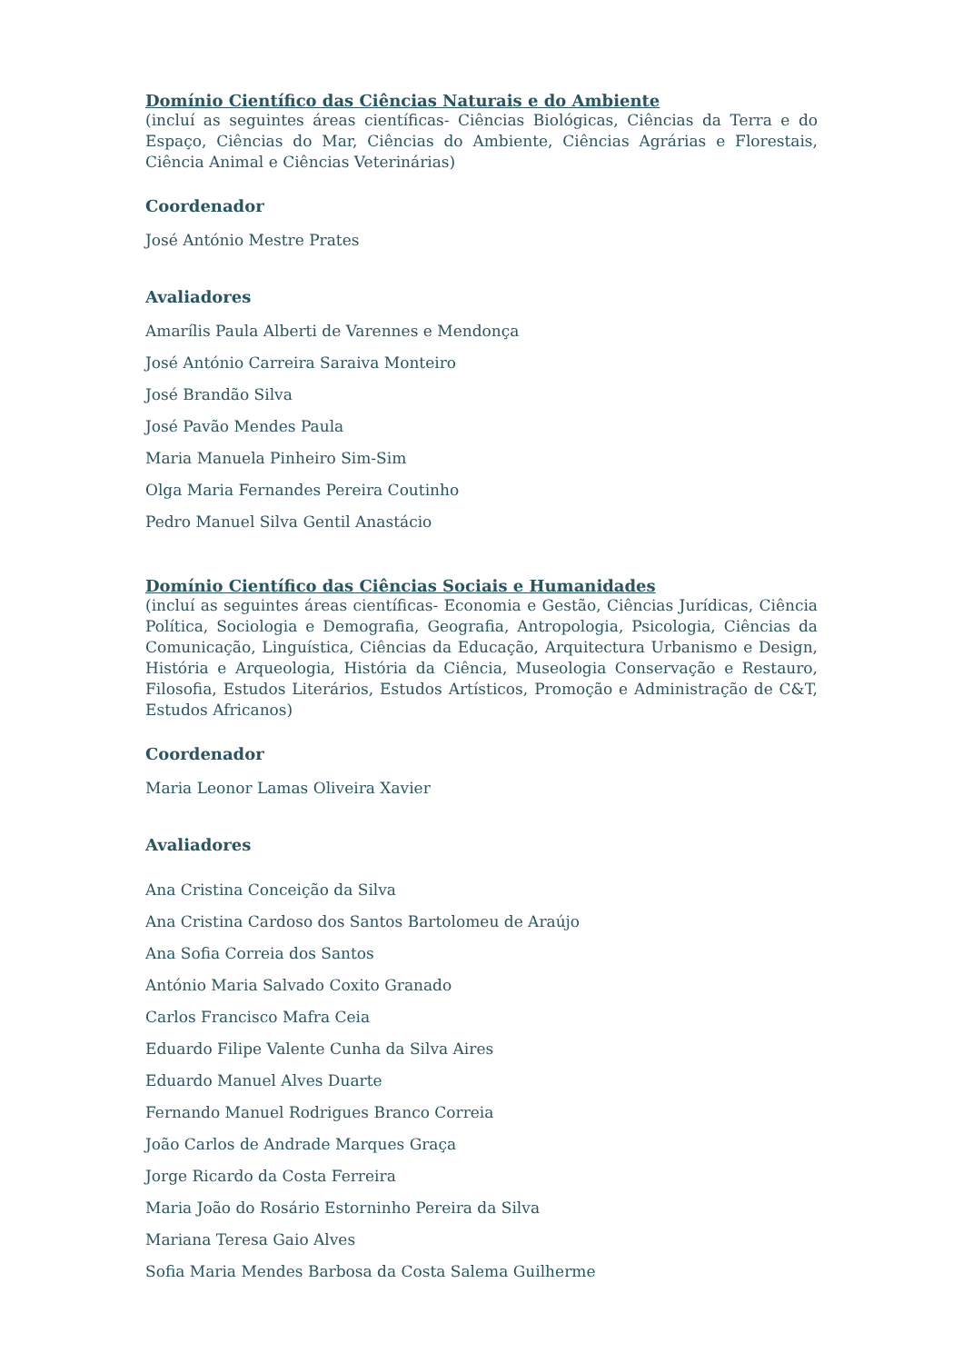Domínio Científico das Ciências Naturais e do Ambiente
(incluí as seguintes áreas científicas- Ciências Biológicas, Ciências da Terra e do Espaço, Ciências do Mar, Ciências do Ambiente, Ciências Agrárias e Florestais, Ciência Animal e Ciências Veterinárias)
Coordenador
José António Mestre Prates
Avaliadores
Amarílis Paula Alberti de Varennes e Mendonça
José António Carreira Saraiva Monteiro
José Brandão Silva
José Pavão Mendes Paula
Maria Manuela Pinheiro Sim-Sim
Olga Maria Fernandes Pereira Coutinho
Pedro Manuel Silva Gentil Anastácio
Domínio Científico das Ciências Sociais e Humanidades
(incluí as seguintes áreas científicas- Economia e Gestão, Ciências Jurídicas, Ciência Política, Sociologia e Demografia, Geografia, Antropologia, Psicologia, Ciências da Comunicação, Linguística, Ciências da Educação, Arquitectura Urbanismo e Design, História e Arqueologia, História da Ciência, Museologia Conservação e Restauro, Filosofia, Estudos Literários, Estudos Artísticos, Promoção e Administração de C&T, Estudos Africanos)
Coordenador
Maria Leonor Lamas Oliveira Xavier
Avaliadores
Ana Cristina Conceição da Silva
Ana Cristina Cardoso dos Santos Bartolomeu de Araújo
Ana Sofia Correia dos Santos
António Maria Salvado Coxito Granado
Carlos Francisco Mafra Ceia
Eduardo Filipe Valente Cunha da Silva Aires
Eduardo Manuel Alves Duarte
Fernando Manuel Rodrigues Branco Correia
João Carlos de Andrade Marques Graça
Jorge Ricardo da Costa Ferreira
Maria João do Rosário Estorninho Pereira da Silva
Mariana Teresa Gaio Alves
Sofia Maria Mendes Barbosa da Costa Salema Guilherme